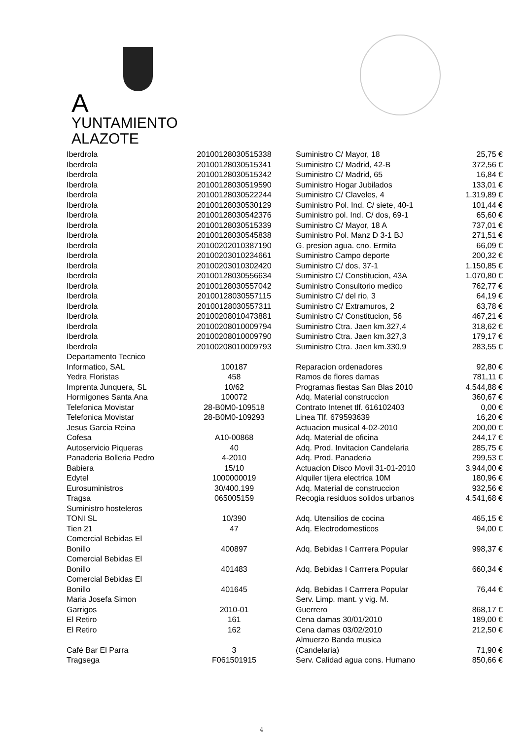A YUNTAMIENTO
ALAZOTE
| Iberdrola | 20100128030515338 | Suministro C/ Mayor, 18 | 25,75 € |
| Iberdrola | 20100128030515341 | Suministro C/ Madrid, 42-B | 372,56 € |
| Iberdrola | 20100128030515342 | Suministro C/ Madrid, 65 | 16,84 € |
| Iberdrola | 20100128030519590 | Suministro Hogar Jubilados | 133,01 € |
| Iberdrola | 20100128030522244 | Suministro C/ Claveles, 4 | 1.319,89 € |
| Iberdrola | 20100128030530129 | Suministro Pol. Ind. C/ siete, 40-1 | 101,44 € |
| Iberdrola | 20100128030542376 | Suministro pol. Ind. C/ dos, 69-1 | 65,60 € |
| Iberdrola | 20100128030515339 | Suministro C/ Mayor, 18 A | 737,01 € |
| Iberdrola | 20100128030545838 | Suministro Pol. Manz D 3-1 BJ | 271,51 € |
| Iberdrola | 20100202010387190 | G. presion agua. cno. Ermita | 66,09 € |
| Iberdrola | 20100203010234661 | Suministro Campo deporte | 200,32 € |
| Iberdrola | 20100203010302420 | Suministro C/ dos, 37-1 | 1.150,85 € |
| Iberdrola | 20100128030556634 | Suministro C/ Constitucion, 43A | 1.070,80 € |
| Iberdrola | 20100128030557042 | Suministro Consultorio medico | 762,77 € |
| Iberdrola | 20100128030557115 | Suministro C/ del rio, 3 | 64,19 € |
| Iberdrola | 20100128030557311 | Suministro C/ Extramuros, 2 | 63,78 € |
| Iberdrola | 20100208010473881 | Suministro C/ Constitucion, 56 | 467,21 € |
| Iberdrola | 20100208010009794 | Suministro Ctra. Jaen km.327,4 | 318,62 € |
| Iberdrola | 20100208010009790 | Suministro Ctra. Jaen km.327,3 | 179,17 € |
| Iberdrola | 20100208010009793 | Suministro Ctra. Jaen km.330,9 | 283,55 € |
| Departamento Tecnico Informatico, SAL | 100187 | Reparacion ordenadores | 92,80 € |
| Yedra Floristas | 458 | Ramos de flores damas | 781,11 € |
| Imprenta Junquera, SL | 10/62 | Programas fiestas San Blas 2010 | 4.544,88 € |
| Hormigones Santa Ana | 100072 | Adq. Material construccion | 360,67 € |
| Telefonica Movistar | 28-B0M0-109518 | Contrato Intenet tlf. 616102403 | 0,00 € |
| Telefonica Movistar | 28-B0M0-109293 | Linea Tlf. 679593639 | 16,20 € |
| Jesus Garcia Reina | | Actuacion musical 4-02-2010 | 200,00 € |
| Cofesa | A10-00868 | Adq. Material de oficina | 244,17 € |
| Autoservicio Piqueras | 40 | Adq. Prod. Invitacion Candelaria | 285,75 € |
| Panaderia Bolleria Pedro | 4-2010 | Adq. Prod. Panaderia | 299,53 € |
| Babiera | 15/10 | Actuacion Disco Movil 31-01-2010 | 3.944,00 € |
| Edytel | 1000000019 | Alquiler tijera electrica 10M | 180,96 € |
| Eurosuministros | 30/400.199 | Adq. Material de construccion | 932,56 € |
| Tragsa | 065005159 | Recogia residuos solidos urbanos | 4.541,68 € |
| Suministro hosteleros TONI SL | 10/390 | Adq. Utensilios de cocina | 465,15 € |
| Tien 21 | 47 | Adq. Electrodomesticos | 94,00 € |
| Comercial Bebidas El Bonillo | 400897 | Adq. Bebidas I Carrrera Popular | 998,37 € |
| Comercial Bebidas El Bonillo | 401483 | Adq. Bebidas I Carrrera Popular | 660,34 € |
| Comercial Bebidas El Bonillo | 401645 | Adq. Bebidas I Carrrera Popular | 76,44 € |
| Maria Josefa Simon Garrigos | 2010-01 | Serv. Limp. mant. y vig. M. Guerrero | 868,17 € |
| El Retiro | 161 | Cena damas 30/01/2010 | 189,00 € |
| El Retiro | 162 | Cena damas 03/02/2010 | 212,50 € |
| Café Bar El Parra | 3 | Almuerzo Banda musica (Candelaria) | 71,90 € |
| Tragsega | F061501915 | Serv. Calidad agua cons. Humano | 850,66 € |
4